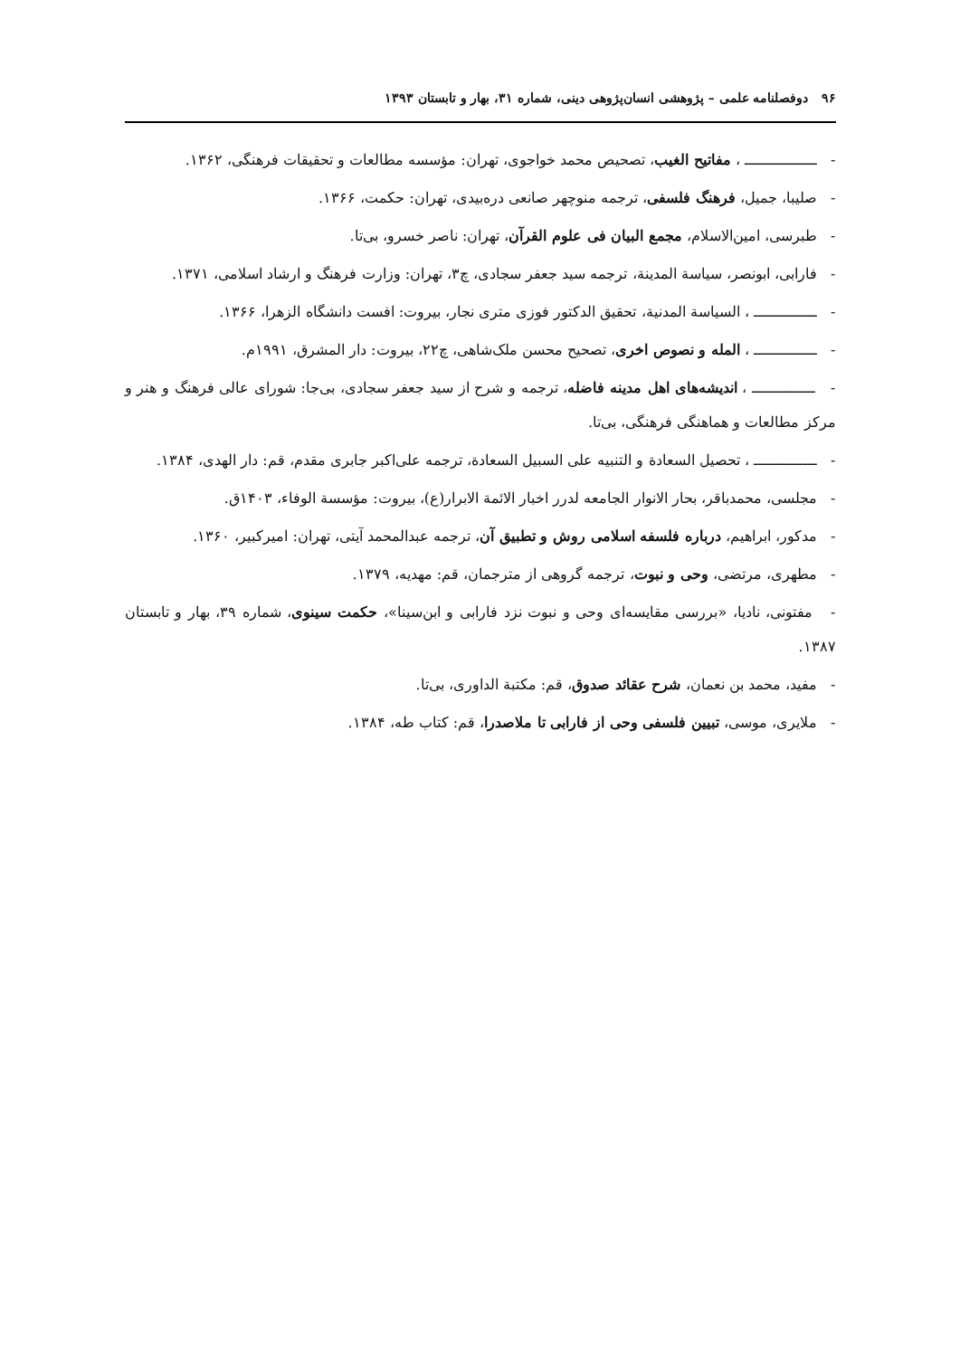۹۶ دوفصلنامه علمی – پژوهشی انسان‌پژوهی دینی، شماره ۳۱، بهار و تابستان ۱۳۹۳
- ــــــــــــــــ ، مفاتیح الغیب، تصحیص محمد خواجوی، تهران: مؤسسه مطالعات و تحقیقات فرهنگی، ۱۳۶۲.
- صلیبا، جمیل، فرهنگ فلسفی، ترجمه منوچهر صانعی دره‌بیدی، تهران: حکمت، ۱۳۶۶.
- طبرسی، امین‌الاسلام، مجمع البیان فی علوم القرآن، تهران: ناصر خسرو، بی‌تا.
- فارابی، ابونصر، سیاسة المدینة، ترجمه سید جعفر سجادی، چ۳، تهران: وزارت فرهنگ و ارشاد اسلامی، ۱۳۷۱.
- ــــــــــــــ ، السیاسة المدنیة، تحقیق الدکتور فوزی متری نجار، بیروت: افست دانشگاه الزهرا، ۱۳۶۶.
- ــــــــــــــ ، المله و نصوص اخری، تصحیح محسن ملک‌شاهی، چ۲۲، بیروت: دار المشرق، ۱۹۹۱م.
- ــــــــــــــ ، اندیشه‌های اهل مدینه فاضله، ترجمه و شرح از سید جعفر سجادی، بی‌جا: شورای عالی فرهنگ و هنر و مرکز مطالعات و هماهنگی فرهنگی، بی‌تا.
- ــــــــــــــ ، تحصیل السعادة و التنبیه علی السبیل السعادة، ترجمه علی‌اکبر جابری مقدم، قم: دار الهدی، ۱۳۸۴.
- مجلسی، محمدباقر، بحار الانوار الجامعه لدرر اخبار الائمة الابرار(ع)، بیروت: مؤسسة الوفاء، ۱۴۰۳ق.
- مدکور، ابراهیم، درباره فلسفه اسلامی روش و تطبیق آن، ترجمه عبدالمحمد آیتی، تهران: امیرکبیر، ۱۳۶۰.
- مطهری، مرتضی، وحی و نبوت، ترجمه گروهی از مترجمان، قم: مهدیه، ۱۳۷۹.
- مفتونی، نادیا، «بررسی مقایسه‌ای وحی و نبوت نزد فارابی و ابن‌سینا»، حکمت سینوی، شماره ۳۹، بهار و تابستان ۱۳۸۷.
- مفید، محمد بن نعمان، شرح عقائد صدوق، قم: مکتبة الداوری، بی‌تا.
- ملایری، موسی، تبیین فلسفی وحی از فارابی تا ملاصدرا، قم: کتاب طه، ۱۳۸۴.